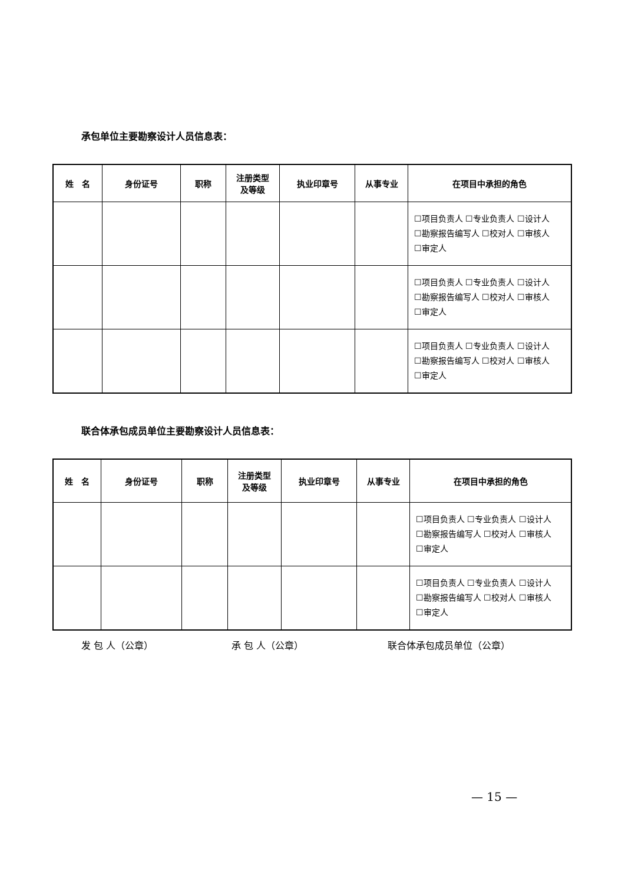承包单位主要勘察设计人员信息表：
| 姓 名 | 身份证号 | 职称 | 注册类型 及等级 | 执业印章号 | 从事专业 | 在项目中承担的角色 |
| --- | --- | --- | --- | --- | --- | --- |
| | | | | | | ☐项目负责人 ☐专业负责人 ☐设计人 ☐勘察报告编写人 ☐校对人 ☐审核人 ☐审定人 |
| | | | | | | ☐项目负责人 ☐专业负责人 ☐设计人 ☐勘察报告编写人 ☐校对人 ☐审核人 ☐审定人 |
| | | | | | | ☐项目负责人 ☐专业负责人 ☐设计人 ☐勘察报告编写人 ☐校对人 ☐审核人 ☐审定人 |
联合体承包成员单位主要勘察设计人员信息表：
| 姓 名 | 身份证号 | 职称 | 注册类型 及等级 | 执业印章号 | 从事专业 | 在项目中承担的角色 |
| --- | --- | --- | --- | --- | --- | --- |
| | | | | | | ☐项目负责人 ☐专业负责人 ☐设计人 ☐勘察报告编写人 ☐校对人 ☐审核人 ☐审定人 |
| | | | | | | ☐项目负责人 ☐专业负责人 ☐设计人 ☐勘察报告编写人 ☐校对人 ☐审核人 ☐审定人 |
发 包 人（公章） 承 包 人（公章） 联合体承包成员单位（公章）
— 15 —